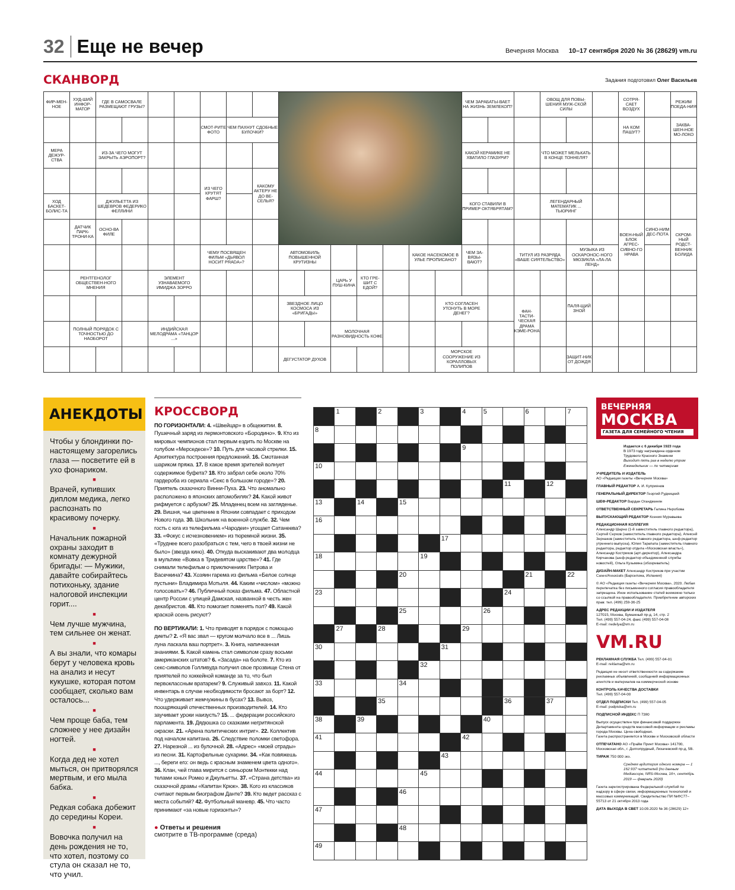32 Еще не вечер Вечерняя Москва 10–17 сентября 2020 № 36 (28629) vm.ru
СКАНВОРД
Задания подготовил Олег Васильев
| ФИР-МЕН-НОЕ | ХУД-ШИЙ ИНФОР-МАТОР | ГДЕ В САМОСВАЛЕ РАЗМЕЩАЮТ ГРУЗЫ? | | | | | | | | | | | | | | ЧЕМ ЗАРАБАТЫ-ВАЕТ НА ЖИЗНЬ ЗЕМЛЕКОП? | | | ОВОЩ ДЛЯ ПОВЫ-ШЕНИЯ МУЖ-СКОЙ СИЛЫ | | | СОТРЯ-САЕТ ВОЗДУХ | | РЕЖИМ ПОЕДА-НИЯ |
| | | | | | | СМОТ-РИТЕ ФОТО | ЧЕМ ПАХНУТ СДОБНЫЕ БУЛОЧКИ? | | | | | | | | | | | | | | | НА КОМ ПАШУТ? | | ЗАКВА-ШЕН-НОЕ МО-ЛОКО |
| МЕРА ДЕЖУР-СТВА | | ИЗ-ЗА ЧЕГО МОГУТ ЗАКРЫТЬ АЭРОПОРТ? | | | | | | | | | | | | | | КАКОЙ КЕРАМИКЕ НЕ ХВАТИЛО ГЛАЗУРИ? | | | ЧТО МОЖЕТ МЕЛЬКАТЬ В КОНЦЕ ТОННЕЛЯ? | | | | | |
| | | | | | | ИЗ ЧЕГО КРУТЯТ ФАРШ? | | КАКОМУ АКТЕРУ НЕ ДО ВЕ-СЕЛЬЯ? | | | | | | | | | | | | | | | | |
| ХОД БАСКЕТ-БОЛИС-ТА | | ДЖУЛЬЕТТА ИЗ ШЕДЕВРОВ ФЕДЕРИКО ФЕЛЛИНИ | | | | | | | | | | | | | | КОГО СТАВИЛИ В ПРИМЕР ОКТЯБРЯТАМ? | | | ЛЕГЕНДАРНЫЙ МАТЕМАТИК ... ТЬЮРИНГ | | | | | |
| | ДАТЧИК ПАРК-ТРОНИ-КА | ОСНО-ВА ФИЛЕ | | | | | | | | | | | | | | | | | | | | ВОЕН-НЫЙ БЛОК АГРЕС-СИВНО-ГО НРАВА | СИНО-НИМ ДЕС-ПОТА | СКРОМ-НЫЙ РОДСТ-ВЕННИК БОЛИДА |
| | | | | | | ЧЕМУ ПОСВЯЩЕН ФИЛЬМ «ДЬЯВОЛ НОСИТ PRADA»? | | | АВТОМОБИЛЬ ПОВЫШЕННОЙ КРУТИЗНЫ | | | | | КАКОЕ НАСЕКОМОЕ В УЛЬЕ ПРОПИСАНО? | | ЧЕМ ЗА-ВЯЗЫ-ВАЮТ? | | ТИТУЛ ИЗ РАЗРЯДА «ВАШЕ СИЯТЕЛЬСТВО» | | МУЗЫКА ИЗ ОСКАРОНОС-НОГО МЮЗИКЛА «ЛА-ЛА ЛЕНД» | | | | |
| | РЕНТГЕНОЛОГ ОБЩЕСТВЕН-НОГО МНЕНИЯ | | | ЭЛЕМЕНТ УЗНАВАЕМОГО ИМИДЖА ЗОРРО | | | | | | | ЦАРЬ У ПУШ-КИНА | КТО ГРЕ-ШИТ С ЕДОЙ? | | | | | | | | | | | | |
| | | | | | | | | | ЗВЕЗДНОЕ ЛИЦО КОСМОСА ИЗ «БРИГАДЫ» | | | | | | КТО СОГЛАСЕН УТОНУТЬ В МОРЕ ДЕНЕГ? | | | ФАН-ТАСТИ-ЧЕСКАЯ ДРАМА КЭМЕ-РОНА | | ПАЛЯ-ЩИЙ ЗНОЙ | | | | |
| | ПОЛНЫЙ ПОРЯДОК С ТОЧНОСТЬЮ ДО НАОБОРОТ | | | ИНДИЙСКАЯ МЕЛОДРАМА «ТАНЦОР ...» | | | | | | | МОЛОЧНАЯ РАЗНОВИДНОСТЬ КОФЕ | | | | | | | | | | | | | |
| | | | | | | | | | ДЕГУСТАТОР ДУХОВ | | | | | | МОРСКОЕ СООРУЖЕНИЕ ИЗ КОРАЛЛОВЫХ ПОЛИПОВ | | | | | ЗАЩИТ-НИК ОТ ДОЖДЯ | | | | |
АНЕКДОТЫ
Чтобы у блондинки по-настоящему загорелись глаза — посветите ей в ухо фонариком.
■
Врачей, купивших диплом медика, легко распознать по красивому почерку.
■
Начальник пожарной охраны заходит в комнату дежурной бригады: — Мужики, давайте собирайтесь потихоньку, здание налоговой инспекции горит....
■
Чем лучше мужчина, тем сильнее он женат.
■
А вы знали, что комары берут у человека кровь на анализ и несут кукушке, которая потом сообщает, сколько вам осталось...
■
Чем проще баба, тем сложнее у нее дизайн ногтей.
■
Когда дед не хотел мыться, он притворялся мертвым, и его мыла бабка.
■
Редкая собака добежит до середины Кореи.
■
Вовочка получил на день рождения не то, что хотел, поэтому со стула он сказал не то, что учил.
КРОССВОРД
ПО ГОРИЗОНТАЛИ: 4. «Швейцар» в общежитии. 8. Пушечный заряд из лермонтовского «Бородино». 9. Кто из мировых чемпионов стал первым ездить по Москве на голубом «Мерседесе»? 10. Путь для часовой стрелки. 15. Архитектура построения предложений. 16. Смотанная шариком пряжа. 17. В какое время зрителей волнует содержимое буфета? 18. Кто забрал себе около 70% гардероба из сериала «Секс в большом городе»? 20. Приятель сказочного Винни-Пуха. 23. Что аномально расположено в японских автомобилях? 24. Какой живот рифмуется с арбузом? 25. Младенец всем на загляденье. 29. Вишня, чье цветение в Японии совпадает с приходом Нового года. 30. Школьник на военной службе. 32. Чем гость с юга из телефильма «Чародеи» угощает Сатанеева? 33. «Фокус с исчезновением» из тюремной жизни. 35. «Труднее всего разобраться с тем, чего в твоей жизни не было» (звезда кино). 40. Откуда выскакивают два молодца в мультике «Вовка в Тридевятом царстве»? 41. Где снимали телефильм о приключениях Петрова и Васечкина? 43. Хозяин гарема из фильма «Белое солнце пустыни» Владимира Мотыля. 44. Каким «числом» «можно голосовать»? 46. Публичный показ фильма. 47. Областной центр России с улицей Дамская, названной в честь жен декабристов. 48. Кто помогает поменять пол? 49. Какой краской осень рисуют?
ПО ВЕРТИКАЛИ: 1. Что приводят в порядок с помощью диеты? 2. «Я вас звал — кругом молчало все в ... Лишь луна ласкала ваш портрет». 3. Книга, напичканная знаниями. 5. Какой камень стал символом сразу восьми американских штатов? 6. «Засада» на болоте. 7. Кто из секс-символов Голливуда получил свое прозвище Стена от приятелей по хоккейной команде за то, что был первоклассным вратарем? 9. Служивый завхоз. 11. Какой инвентарь в случае необходимости бросают за борт? 12. Что удерживает жемчужины в бусах? 13. Вывоз, поощряющий отечественных производителей. 14. Кто заучивает уроки наизусть? 15. ... федерации российского парламента. 19. Дядюшка со сказками негритянской окраски. 21. «Арена политических интриг». 22. Коллектив под началом капитана. 26. Следствие поломки светофора. 27. Нарезной ... из булочной. 28. «Адрес» «моей отрады» из песни. 31. Картофельные сухарики. 34. «Как повяжешь ..., береги его: он ведь с красным знаменем цвета одного». 36. Клан, чей глава мирится с синьором Монтекки над телами юных Ромео и Джульетты. 37. «Страна детства» из сказочной драмы «Капитан Крюк». 38. Кого из классиков считают первым биографом Данте? 39. Кто ведет рассказ с места событий? 42. Футбольный маневр. 45. Что часто принимают «за новые горизонты»?
● Ответы и решения
смотрите в ТВ-программе (среда)
| | 1 | | 2 | | 3 | | 4 | 5 | | 6 | | 7 |
| 8 | | | | | | | | | | | | |
| | | | | | | | 9 | | | | | |
| 10 | | | | | | | | | | | | |
| | | | | | | | | | 11 | | 12 | |
| 13 | | 14 | | 15 | | | | | | | | |
| 16 | | | | | | | | | | | | |
| | | | | | | 17 | | | | | | |
| 18 | | | | | 19 | | | | | | | |
| | | | | 20 | | | | | | 21 | | 22 |
| 23 | | | | | | | | | 24 | | | |
| | | | | 25 | | | | 26 | | | | |
| | 27 | | 28 | | | | 29 | | | | | |
| 30 | | | | | | 31 | | | | | | |
| | | | | | 32 | | | | | | | |
| 33 | | | | 34 | | | | | | | | |
| | | | 35 | | | | | | 36 | | 37 | |
| 38 | | 39 | | | | | | 40 | | | | |
| 41 | | | | | | | 42 | | | | | |
| | | | | | | 43 | | | | | | |
| 44 | | | | | 45 | | | | | | | |
| | | | | 46 | | | | | | | | |
| 47 | | | | | | | | | | | | |
| | | | | 48 | | | | | | | | |
| 49 | | | | | | | | | | | | |
ВЕЧЕРНЯЯ
МОСКВА
ГАЗЕТА ДЛЯ СЕМЕЙНОГО ЧТЕНИЯ
Издается с 6 декабря 1923 года
В 1973 году награждена орденом Трудового Красного Знамени
Выходит пять раз в неделю утром
Еженедельник — по четвергам
УЧРЕДИТЕЛЬ И ИЗДАТЕЛЬ
АО «Редакция газеты «Вечерняя Москва»
ГЛАВНЫЙ РЕДАКТОР А. И. Куприянов
ГЕНЕРАЛЬНЫЙ ДИРЕКТОР Георгий Рудницкий
ШЕФ-РЕДАКТОР Вардан Огандженян
ОТВЕТСТВЕННЫЙ СЕКРЕТАРЬ Галина Неробова
ВЫПУСКАЮЩИЙ РЕДАКТОР Ксения Муравьева
РЕДАКЦИОННАЯ КОЛЛЕГИЯ
Александр Шарно (1-й заместитель главного редактора), Сергей Серков (заместитель главного редактора), Алексей Зернаков (заместитель главного редактора, шеф-редактор утреннего выпуска), Юлия Тарапата (заместитель главного редактора, редактор отдела «Московская власть»), Александр Костриков (арт-директор), Александра Кирчанова (шеф-редактор объединенной службы новостей), Ольга Кузьмина (обозреватель)
ДИЗАЙН-МАКЕТ Александр Костриков при участии Cases/Associats (Барселона, Испания)
© АО «Редакция газеты «Вечерняя Москва», 2020. Любая перепечатка без письменного согласия правообладателя запрещена. Иное использование статей возможно только со ссылкой на правообладателя. Приобретение авторских прав: тел. (499) 259-36-25
АДРЕС РЕДАКЦИИ И ИЗДАТЕЛЯ
127015, Москва, Бумажный пр-д, 14, стр. 2
Тел. (499) 557-04-24, факс (499) 557-04-08
E-mail: nedelya@vm.ru
VM.RU
РЕКЛАМНАЯ СЛУЖБА Тел. (499) 557-04-01
E-mail: reklama@vm.ru
Редакция не несет ответственности за содержание рекламных объявлений, сообщений информационных агентств и материалов на коммерческой основе
КОНТРОЛЬ КАЧЕСТВА ДОСТАВКИ
Тел. (499) 557-04-00
ОТДЕЛ ПОДПИСКИ Тел. (499) 557-04-05
E-mail: podpiska@vm.ru
ПОДПИСНОЙ ИНДЕКС П 7380
Выпуск осуществлен при финансовой поддержке Департамента средств массовой информации и рекламы города Москвы. Цена свободная.
Газета распространяется в Москве и Московской области
ОТПЕЧАТАНО АО «Прайм Принт Москва» 141700, Московская обл., г. Долгопрудный, Лихачевский пр-д, 5В.
ТИРАЖ 750 000 экз.
Средняя аудитория одного номера — 1 162 937 читателей (по данным Mediascope, NRS-Москва, 16+, сентябрь 2019 — февраль 2020)
Газета зарегистрирована Федеральной службой по надзору в сфере связи, информационных технологий и массовых коммуникаций. Свидетельство ПИ №ФС77–55713 от 21 октября 2013 года
ДАТА ВЫХОДА В СВЕТ 10.09.2020 № 36 (28629) 12+